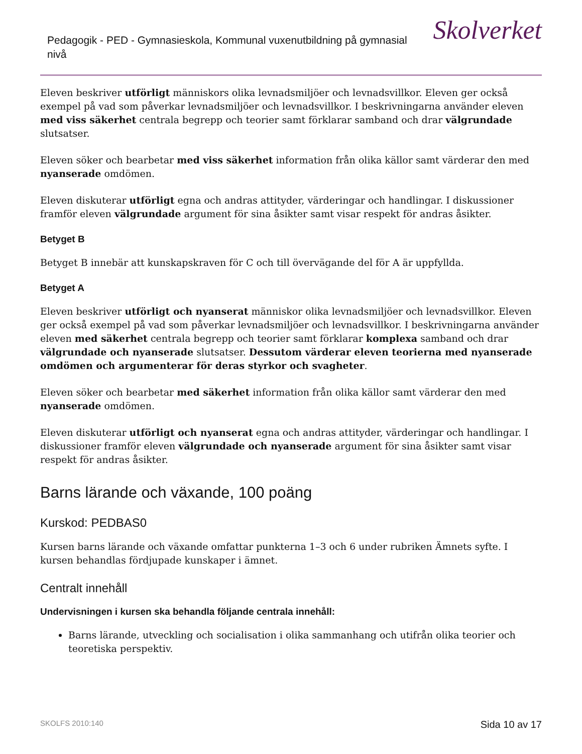Pedagogik - PED - Gymnasieskola, Kommunal vuxenutbildning på gymnasial nivå
Skolverket
Eleven beskriver utförligt människors olika levnadsmiljöer och levnadsvillkor. Eleven ger också exempel på vad som påverkar levnadsmiljöer och levnadsvillkor. I beskrivningarna använder eleven med viss säkerhet centrala begrepp och teorier samt förklarar samband och drar välgrundade slutsatser.
Eleven söker och bearbetar med viss säkerhet information från olika källor samt värderar den med nyanserade omdömen.
Eleven diskuterar utförligt egna och andras attityder, värderingar och handlingar. I diskussioner framför eleven välgrundade argument för sina åsikter samt visar respekt för andras åsikter.
Betyget B
Betyget B innebär att kunskapskraven för C och till övervägande del för A är uppfyllda.
Betyget A
Eleven beskriver utförligt och nyanserat människor olika levnadsmiljöer och levnadsvillkor. Eleven ger också exempel på vad som påverkar levnadsmiljöer och levnadsvillkor. I beskrivningarna använder eleven med säkerhet centrala begrepp och teorier samt förklarar komplexa samband och drar välgrundade och nyanserade slutsatser. Dessutom värderar eleven teorierna med nyanserade omdömen och argumenterar för deras styrkor och svagheter.
Eleven söker och bearbetar med säkerhet information från olika källor samt värderar den med nyanserade omdömen.
Eleven diskuterar utförligt och nyanserat egna och andras attityder, värderingar och handlingar. I diskussioner framför eleven välgrundade och nyanserade argument för sina åsikter samt visar respekt för andras åsikter.
Barns lärande och växande, 100 poäng
Kurskod: PEDBAS0
Kursen barns lärande och växande omfattar punkterna 1–3 och 6 under rubriken Ämnets syfte. I kursen behandlas fördjupade kunskaper i ämnet.
Centralt innehåll
Undervisningen i kursen ska behandla följande centrala innehåll:
Barns lärande, utveckling och socialisation i olika sammanhang och utifrån olika teorier och teoretiska perspektiv.
SKOLFS 2010:140 Sida 10 av 17